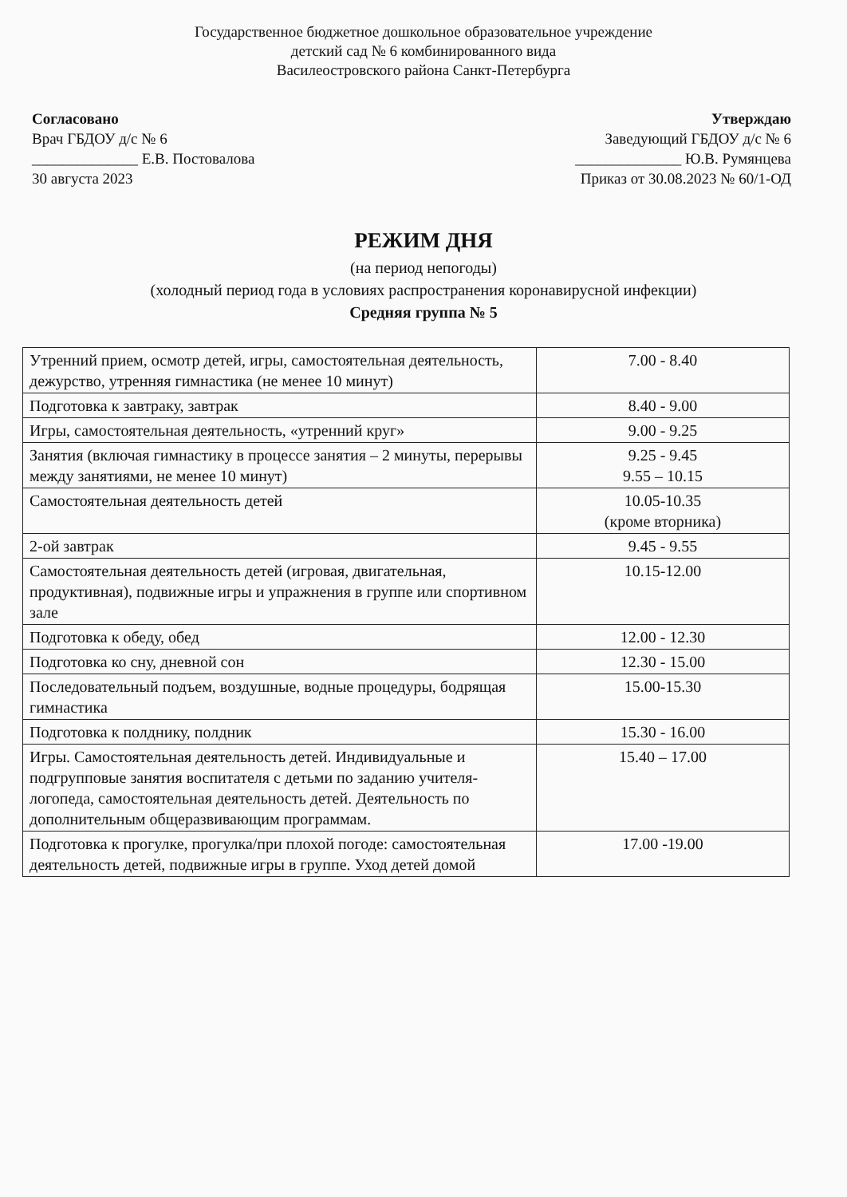Государственное бюджетное дошкольное образовательное учреждение
детский сад № 6 комбинированного вида
Василеостровского района Санкт-Петербурга
Согласовано
Врач ГБДОУ д/с № 6
______________ Е.В. Постовалова
30 августа 2023
Утверждаю
Заведующий ГБДОУ д/с № 6
______________ Ю.В. Румянцева
Приказ от 30.08.2023 № 60/1-ОД
РЕЖИМ ДНЯ
(на период непогоды)
(холодный период года в условиях распространения коронавирусной инфекции)
Средняя группа № 5
| Утренний прием, осмотр детей, игры, самостоятельная деятельность, дежурство, утренняя гимнастика (не менее 10 минут) | 7.00 - 8.40 |
| Подготовка к завтраку, завтрак | 8.40 - 9.00 |
| Игры, самостоятельная деятельность, «утренний круг» | 9.00 - 9.25 |
| Занятия (включая гимнастику в процессе занятия – 2 минуты, перерывы между занятиями, не менее 10 минут) | 9.25 - 9.45 9.55 – 10.15 |
| Самостоятельная деятельность детей | 10.05-10.35 (кроме вторника) |
| 2-ой завтрак | 9.45 - 9.55 |
| Самостоятельная деятельность детей (игровая, двигательная, продуктивная), подвижные игры и упражнения в группе или спортивном зале | 10.15-12.00 |
| Подготовка к обеду, обед | 12.00 - 12.30 |
| Подготовка ко сну, дневной сон | 12.30 - 15.00 |
| Последовательный подъем, воздушные, водные процедуры, бодрящая гимнастика | 15.00-15.30 |
| Подготовка к полднику, полдник | 15.30 - 16.00 |
| Игры. Самостоятельная деятельность детей. Индивидуальные и подгрупповые занятия воспитателя с детьми по заданию учителя-логопеда, самостоятельная деятельность детей. Деятельность по дополнительным общеразвивающим программам. | 15.40 – 17.00 |
| Подготовка к прогулке, прогулка/при плохой погоде: самостоятельная деятельность детей, подвижные игры в группе. Уход детей домой | 17.00 -19.00 |